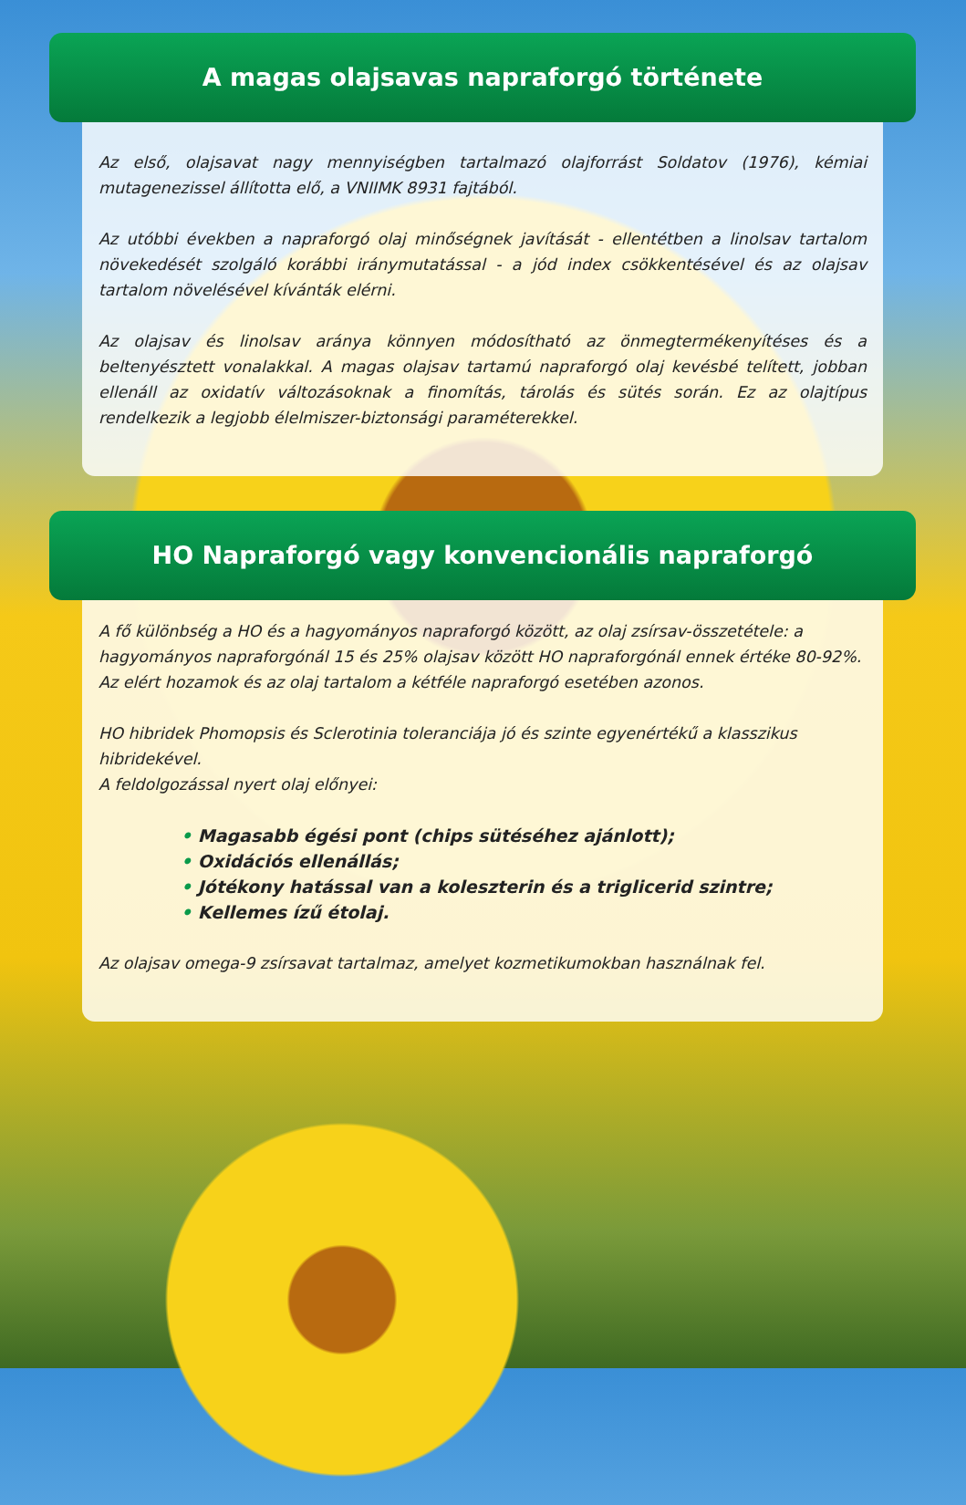A magas olajsavas napraforgó története
Az első, olajsavat nagy mennyiségben tartalmazó olajforrást Soldatov (1976), kémiai mutagenezissel állította elő, a VNIIMK 8931 fajtából.
Az utóbbi években a napraforgó olaj minőségnek javítását - ellentétben a linolsav tartalom növekedését szolgáló korábbi iránymutatással - a jód index csökkentésével és az olajsav tartalom növelésével kívánták elérni.
Az olajsav és linolsav aránya könnyen módosítható az önmegtermékenyítéses és a beltenyésztett vonalakkal. A magas olajsav tartamú napraforgó olaj kevésbé telített, jobban ellenáll az oxidatív változásoknak a finomítás, tárolás és sütés során. Ez az olajtípus rendelkezik a legjobb élelmiszer-biztonsági paraméterekkel.
HO Napraforgó vagy konvencionális napraforgó
A fő különbség a HO és a hagyományos napraforgó között, az olaj zsírsav-összetétele: a hagyományos napraforgónál 15 és 25% olajsav között HO napraforgónál ennek értéke 80-92%.
Az elért hozamok és az olaj tartalom a kétféle napraforgó esetében azonos.
HO hibridek Phomopsis és Sclerotinia toleranciája jó és szinte egyenértékű a klasszikus hibridekével.
A feldolgozással nyert olaj előnyei:
• Magasabb égési pont (chips sütéséhez ajánlott);
• Oxidációs ellenállás;
• Jótékony hatással van a koleszterin és a triglicerid szintre;
• Kellemes ízű étolaj.
Az olajsav omega-9 zsírsavat tartalmaz, amelyet kozmetikumokban használnak fel.